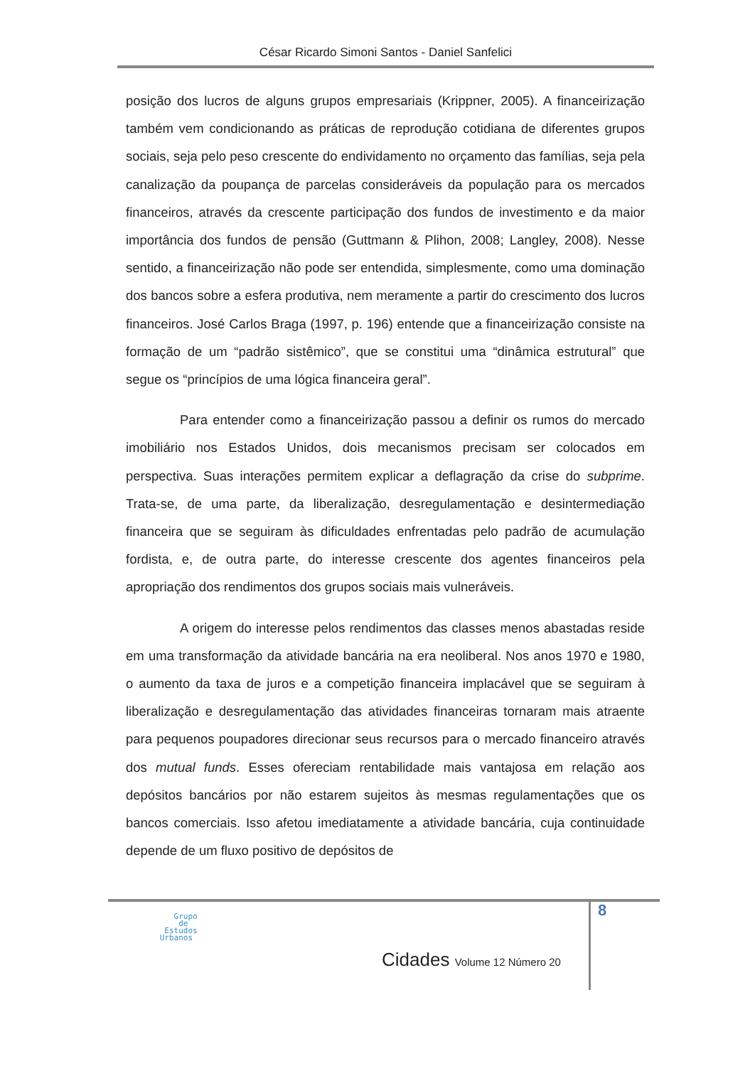César Ricardo Simoni Santos - Daniel Sanfelici
posição dos lucros de alguns grupos empresariais (Krippner, 2005). A financeirização também vem condicionando as práticas de reprodução cotidiana de diferentes grupos sociais, seja pelo peso crescente do endividamento no orçamento das famílias, seja pela canalização da poupança de parcelas consideráveis da população para os mercados financeiros, através da crescente participação dos fundos de investimento e da maior importância dos fundos de pensão (Guttmann & Plihon, 2008; Langley, 2008). Nesse sentido, a financeirização não pode ser entendida, simplesmente, como uma dominação dos bancos sobre a esfera produtiva, nem meramente a partir do crescimento dos lucros financeiros. José Carlos Braga (1997, p. 196) entende que a financeirização consiste na formação de um “padrão sistêmico”, que se constitui uma “dinâmica estrutural” que segue os “princípios de uma lógica financeira geral”.
Para entender como a financeirização passou a definir os rumos do mercado imobiliário nos Estados Unidos, dois mecanismos precisam ser colocados em perspectiva. Suas interações permitem explicar a deflagração da crise do subprime. Trata-se, de uma parte, da liberalização, desregulamentação e desintermediação financeira que se seguiram às dificuldades enfrentadas pelo padrão de acumulação fordista, e, de outra parte, do interesse crescente dos agentes financeiros pela apropriação dos rendimentos dos grupos sociais mais vulneráveis.
A origem do interesse pelos rendimentos das classes menos abastadas reside em uma transformação da atividade bancária na era neoliberal. Nos anos 1970 e 1980, o aumento da taxa de juros e a competição financeira implacável que se seguiram à liberalização e desregulamentação das atividades financeiras tornaram mais atraente para pequenos poupadores direcionar seus recursos para o mercado financeiro através dos mutual funds. Esses ofereciam rentabilidade mais vantajosa em relação aos depósitos bancários por não estarem sujeitos às mesmas regulamentações que os bancos comerciais. Isso afetou imediatamente a atividade bancária, cuja continuidade depende de um fluxo positivo de depósitos de
8
Grupo
de
Estudos
Urbanos
Cidades Volume 12 Número 20